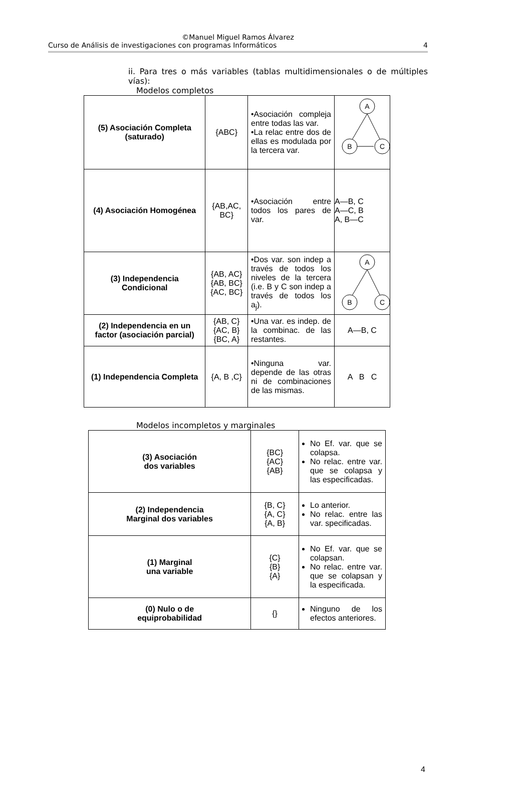©Manuel Miguel Ramos Álvarez
Curso de Análisis de investigaciones con programas Informáticos 4
ii. Para tres o más variables (tablas multidimensionales o de múltiples vías):
Modelos completos
| (5) Asociación Completa (saturado) | {ABC} | •Asociación compleja entre todas las var. •La relac entre dos de ellas es modulada por la tercera var. | A B C |
| (4) Asociación Homogénea | {AB,AC, BC} | •Asociación entre todos los pares de var. | A—B, C A—C, B A, B—C |
| (3) Independencia Condicional | {AB, AC} {AB, BC} {AC, BC} | •Dos var. son indep a través de todos los niveles de la tercera (i.e. B y C son indep a través de todos los a<sub>j</sub>). | A B C |
| (2) Independencia en un factor (asociación parcial) | {AB, C} {AC, B} {BC, A} | •Una var. es indep. de la combinac. de las restantes. | A—B, C |
| (1) Independencia Completa | {A, B ,C} | •Ninguna var. depende de las otras ni de combinaciones de las mismas. | A B C |
Modelos incompletos y marginales
| (3) Asociación dos variables | {BC} {AC} {AB} | No Ef. var. que se colapsa. No relac. entre var. que se colapsa y las especificadas. |
| (2) Independencia Marginal dos variables | {B, C} {A, C} {A, B} | Lo anterior. No relac. entre las var. specificadas. |
| (1) Marginal una variable | {C} {B} {A} | No Ef. var. que se colapsan. No relac. entre var. que se colapsan y la especificada. |
| (0) Nulo o de equiprobabilidad | {} | Ninguno de los efectos anteriores. |
4